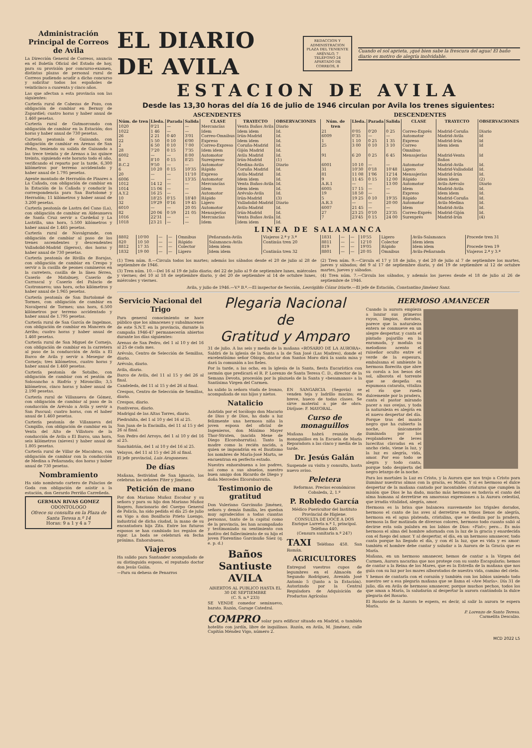Administración Principal de Correos de Avila
La Dirección General de Correos, anuncia en el Boletín Oficial del Estado de hoy, para su provisión por concurso-examen, distintas plazas de personal rural de Correos pudiendo acudir a dicho concurso y solicitar todos los españoles de veinticinco a cuarenta y cinco años.
Las que afectan a esta provincia son las siguientes:
Cartería rural de Cabezas de Pozo, con obligación de cambiar en Bernuy de Zapardiel; cuatro horas y haber anual de 1.460 pesetas.
Cartería rural de Gutmorcondo con obligación de cambiar en la Estación; dos horas y haber anual de 730 pesetas.
Cartería peatonía de Guisando, con obligación de cambiar en Arenas de San Pedro, teniendo su salida de Guisando a las trece treinta y de Arenas a las quince treinta, siguiendo este horario todo el año, verificando el reparto por la tarde, 6,300 kilómetros por terreno accidentado y haber anual de 1.795 pesetas.
Agente montado de Herradón de Pinares a La Cañada, con obligación de cambiar en la Estación de la Cañada y conducir la correspondencia para San Bartolomé y Herradón; 11 kilómetros y haber anual de 3.200 pesetas.
Cartería peatonía de Lastra del Cano (La), con obligación de cambiar en Aldeanueva de Santa Cruz servir a Cardeñal y La Lastrilla, una hora, 5.500 kilómetros y haber anual de 1.465 pesetas.
Cartería rural de Navalgrande, con obligación de cambiar al paso de los trenes ascendentes y descendentes Valladolid-Madrid (ligeros), dos horas y haber anual de 730 pesetas.
Cartería peatonía de Rivilla de Barajas, con obligación de cambiar en Crespo y servir a la casilla de peones camineros en la carretera, casilla de la línea férrea, Caserío de Matabuey, Caserío de Carrascal y Caserío del Palacio de Castronuevo; una hora, ocho kilómetros y haber anual de 1.965 pesetas.
Cartería peatonía de San Bartolomé de Tormes, con obligación de cambiar en Navalperal de Tormes; una hora, 6.500 kilómetros por terreno accidentado y haber anual de 1.795 pesetas.
Cartería rural de San García de Ingelmos, con obligación de cambiar en Mancera de Arriba; cuatro horas y haber anual de 1.460 pesetas.
Cartería rural de San Miguel de Corneja, con obligación de cambiar en la carretera al paso de la conducción de Avila a El Barco de Avila y servir a Mesegar de Corneja; tres kilómetros, cuatro horas y haber anual de 1.460 pesetas.
Cartería peatonía de Sotalbo, con obligación de cambiar con el peatón de Solosancho a Riofrío y Mironcillo; 3,5 kilómetros, cinco horas y haber anual de 2.190 pesetas.
Cartería rural de Villanueva de Gómez, con obligación de cambiar al paso de la conducción de Arévalo a Avila y servir a San Pascual; cuatro horas, con el haber anual de 1.460 pesetas.
Cartería peatonía de Villanueva del Campillo, con obligación de cambiar en la Venta del Alto de Villatoro de la conducción de Avila o El Barco, una hora, seis kilómetros (nieves) y haber anual de 1.805 pesetas.
Cartería rural de Villar de Macabras, con obligación de cambiar con la conducción de Medina a Peñaranda; dos horas y haber anual de 730 pesetas.
Nombramiento
Ha sido nombrado cartero de Palacios de Goda con obligación de asistir a la estación, don Gerardo Perriño Carreñeda.
GERMAN RIVAS GOMEZ
ODONTOLOGO
Ofrece su consulta en la Plaza de Santa Teresa n.º 14
Horas: 9 a 1 y 4 a 7
EL DIARIO DE AVILA
REDACCION Y ADMINISTRACION
PLAZA DEL TENIENTE ARÉVALO, 7
TELÉFONO 24
APARTADO DE CORREOS, 8
Cuando el sol aprieta, ¡qué bien sabe la frescura del agua! El baño diario es motivo de alegría inolvidable.
ESTACION DE AVILA
Desde las 13,30 horas del día 16 de julio de 1946 circulan por Avila los trenes siguientes:
ASCENDENTES
| Núm. de tren | Lleda. | Parada | Salida | CLASE | TRAYECTO | OBSERVACIONES |
| --- | --- | --- | --- | --- | --- | --- |
| 1020 | 0'21 | — | — | Mercancías | Venta Baños Avila | Diario |
| 1022 | 1 46 | — | — | Idem | Idem idem | Id. |
| 26 | 2 21 | 0 40 | 3'01 | Correo-Omnibus | Irún-Madrid | Id. |
| 22 | 5 50 | 0 10 | 6'00 | Expreso | Idem idem | Id. |
| 2 | 6 50 | 0 10 | 7 00 | Correo-Expreso | Coruña-Madrid | Id. |
| 28 | 7'20 | 0 15 | 7'35 | Idem idem | Gijón Madrid | Id. |
| 6002 | — | — | 8 00 | Automotor | Avila Madrid | Id. |
| 8 | 8'10 | 0 15 | 8'25 | Surexpreso | Irún-Madrid | (1) |
| B.C.2 | 9'50 | — | — | Automotor | Medina-Avila | Diario |
| 6 | 10 20 | 0 15 | 10'35 | Rápido | Coruña Madrid | Id. |
| 20 | — | — | 11'10 | Expreso | Avila-Madrid | Id. |
| 6006 | — | — | 13'35 | Automotor | Idem idem | Id. |
| 1012 | 14 12 | — | — | Mercancías | Venta Baños-Avila | Id. |
| 1014 | 15 06 | — | — | Idem | Idem idem | Id. |
| A.Y.2 | 16 25 | — | — | Automotor | Arévalo-Avila | Id. |
| 10 | 18'25 | 0'15 | 18'40 | Rápido | Irún-Madrid | (3) |
| 32 | 19'29 | 0'16 | 19 45 | Ligero | Valladolid-Madrid | Diario |
| 6010 | — | — | 20 05 | Automotor | Avila-Madrid | Id. |
| 82 | 20 06 | 0 59 | 21 05 | Mensajerías | Irún-Madrid | Id. |
| 1016 | 22'31 | — | — | Mercancías | Venta Baños Avila | Id. |
| 1018 | 23 21 | — | — | Idem | Idem idem | Id. |
DESCENDENTES
| Núm. de tren | Lleda. | Parada | Salida | CLASE | TRAYECTO | OBSERVACIONES |
| --- | --- | --- | --- | --- | --- | --- |
| 21 | 0'05 | 0'20 | 0 25 | Correo-Exprés | Madrid-Coruña | Diario |
| 6009 | 0'35 | — | — | Automotor | Madrid-Avila | Id |
| 1 | 1 10 | 0 25 | 1 35 | Expreso | Madrid-Irún | Id |
| 25 | 3 00 | 0 10 | 3 10 | Correo Omnibus | Idem idem | Id |
| 91 | 6 20 | 0 25 | 6 45 | Mensajerías | Madrid-Venta Baños | Id |
| 6001 | 10 10 | — | — | Automotor | Madrid-Avila | Id. |
| 31 | 10'30 | 0'18 | 10'48 | Ligero | Madrid-Valladolid | Id. |
| 81 | 11 08 | 1'06 | 12'14 | Mensajerías | Madrid-Irún | Id. |
| 9 | 11 45 | 0 15 | 12 00 | Rápido | Idem idem | (2) |
| A.R.1 | — | — | 13 00 | Automotor | Avila-Arévalo | Diario |
| 6005 | 17 15 | — | — | Idem | Madrid-Avila | Id. |
| 19 | 18 50 | — | — | Expreso | Idem idem | Id. |
| 5 | 19 25 | 0 10 | 19'35 | Rápido | Madrid-Coruña | Id. |
| A.R.3 | — | — | 20 00 | Automotor | Avila-Medina | Id. |
| 6007 | 21 45 | — | — | Idem | Madrid-Avila | Id. |
| 27 | 23 25 | 0'10 | 23'35 | Correo-Exprés | Madrid-Gijón | Id. |
| 7 | 23'45 | 0 15 | 24 00 | Surexprés | Madrid-Irún | (4) |
LINEA DE SALAMANCA
| 8802 | 10'00 | — | — | Omnibus | Peñaranda-Avila | Viajeros 2.ª y 3.ª |
| 820 | 10 50 | — | — | Rápido | Salamanca-Avila | Continúa tren 20 |
| 8812 | 17 35 | — | — | Colector | Idem idem | |
| 1832 | 19 00 | — | — | Ligero | Idem idem | Continúa tren 32 |
| 1831 | — | — | 10'55 | Ligero | Avila-Salamanca | Procede tren 31 |
| 8811 | — | — | 12'10 | Colector | Idem idem | |
| 819 | — | — | 19'05 | Rápido | Idem idem | Procede tren 19 |
| 8801 | — | — | 20 05 | Omnibus | Avila-Peñaranda | Viajeros 2.ª y 3.ª |
(1) Tren núm. 8.—Circula todos los martes; además los sábados desde el 20 de julio al 28 de septiembre de 1946.
(3) Tren núm. 10.—Del 16 al 19 de julio diario; del 22 de julio al 9 de septiembre lunes, miércoles y viernes; del 10 al 18 de septiembre diario, y del 20 de septiembre al 14 de octubre lunes, miércoles y viernes.
(2) Tren núm. 9.—Circula el 17 y 18 de julio, y del 20 de julio al 7 de septiembre los martes, jueves y sábados; del 9 al 17 de septiembre diario, y del 19 de septiembre al 12 de octubre martes, jueves y sábados.
(4) Tren núm. 7.—Circula los sábados, y además los jueves desde el 18 de julio al 26 de septiembre de 1946.
Avila, y julio de 1946.—V.º B.º.—El inspector de Sección, Leovigildo Cózar Iriarte.—El jefe de Estación, Constantino Jiménez Sanz.
Servicio Nacional del Trigo
Para general conocimiento se hace público que los almacenes y subalmacenes de este S.N.T. en la provincia, durante la campaña 1946-47 permanecerán abiertos durante los días siguientes:
Arenas de San Pedro, del 1 al 10 y del 16 al 25 de cada mes.
Arévalo, Centro de Selección de Semillas, diario.
Arévalo, diario.
Avila, diario.
Barco de Avila, del 11 al 15 y del 26 al final.
Candeleda, del 11 al 15 y del 26 al final.
Crespos, Centro de Selección de Semillas, diario.
Crespos, diario.
Fontiveros, diario.
Madrigal de las Altas Torres, diario.
Piedrahita, del 1 al 10 y del 16 al 25.
San Juan de la Encinilla, del 11 al 15 y del 26 al final.
San Pedro del Arroyo, del 1 al 10 y del 16 al 25.
Sanchidrián, del 1 al 10 y del 16 al 25.
Velayos, del 11 al 15 y del 26 al final.
El jefe provincial, Luis Aragoneses.
De días
Mañana, festividad de San Ignacio, los celebran los señores Fiter y Jiménez.
Petición de mano
Por don Mariano Muñoz Escobar y su señora y para su hijo don Mariano Muñoz Rogero, funcionario del Cuerpo General de Policía, ha sido pedida el día 25 de julio en Vigo a don Bonifacio Prieto Luengo, industrial de dicha ciudad, la mano de su encantadora hija Zita. Entre los futuros esposos se han cambiado los regalos de rigor. La boda se celebrará en fecha próxima. Enhorabuena.
Viajeros
Ha salido para Santander acompañado de su distinguida esposa, el reputado doctor don Jesús Galán.
—Para su dehesa de Penarros
Plegaria Nacional
de
Gratitud y Amparo
31 de julio. A las seis y media de la mañana «ROSARIO DE LA AURORA». Saldrá de la iglesia de la Santa a la de San José (Las Madres), donde el excelentísimo señor Obispo, doctor don Santos Moro dirá la santa misa y dará la comunión a los fieles.
Por la tarde, a las ocho, en la iglesia de la Santa, fiesta Eucarística con sermón que predicará el R. P. Lorenzo de Santa Teresa C. D., director de la Semana Devota, procesión por la plazuela de la Santa y «besamanos» a la Santísima Virgen del Carmen.
ha salido la señora viuda de Ironzo, acompañada de sus hijos y nietos.
Natalicio
Asistida por el tocólogo don Macario de Dios y de Dios, ha dado a luz felizmente una hermosa niña la joven esposa del oficial de Ingenieros, don Máximo Mayer Thor-Straten, (nacida Mene de Diego Elcorobarrutia). Tanto la madre como la recién nacida, a quien se impondrán en el Bautismo los nombres de María-José Marta, se encuentran en perfecto estado.
Nuestra enhorabuena a los padres, así como a sus abuelos, nuestro buen amigo don Ricardo de Diego y doña Mercedes Elcorobarrutia.
Testimonio de gratitud
Don Valeriano Garcinuño Jiménez, señora y demás familia, les quedan muy agradecidos a todas cuantas personas, tanto de la capital como de la provincia, les han acompañado y testimoniado su sentimiento con motivo del fallecimiento de su hijo el joven Florentino Garcinuño Sáez (q. e. p. d.)
Baños Santiuste
AVILA
ABIERTOS AL PUBLICO HASTA EL 30 DE SEPTIEMBRE
(C. S. n.º 233)
SE VENDE comedor seminuevo, barato. Razón, Garage Catedral.
EN SANGARCIA (Segovia) se venden teja y ladrillo macizo; en breve, hueco de todas clases. Se sirve material a pie de obra. Diríjase: F. MAYORAL.
Curso de monaguillos
Mañana habrá reunión de monaguillos en la Escuela de María Reparadora a las cinco y media de la tarde.
Dr. Jesús Galán
Suspende su visita y consulta, hasta nuevo aviso.
Peletera
Reformas. Precios económicos Cobaleda, 2, 1.º
P. Robledo García
Médico Puericultor del Instituto Provincial de Higiene.
CONSULTA DE DOCE A DOS
Enrique Larreta n.º 1, principal. Teléfono 440.
(Censura sanitaria n.º 247)
TAXI Teléfono 458. San Román.
AGRICULTORES
Entregad vuestros cupos de legumbres en el Almacén de Segundo Rodríguez, Avenida José Antonio 5 (Junto a la Estación). Autorizado por la Central Reguladora de Adquisición de Productos Agrícolas
COMPRO solar para edificar situado en Madrid, o también hotelito con jardín, libre de inquilinos. Razón, en Avila, M. Jiménez, calle Capitán Méndez Vigo, número 2.
HERMOSO AMANECER
Cuando la aurora empieza a lanzar sus primeros rayos, limpios, dorados, parece que la naturaleza entera se conmueve en un alegre despertar, y canta el pintado pajarillo en la enramada, y modula su melodioso acento el ruiseñor oculto entre el verde de la espesura, embalsama el ambiente la hermosa florecita que abre su corola a los besos del sol, alborota el torrente que se despeña en espumosa catarata, vitaliza el río que rueda dulcemente por la pradera, canta el pastor mirando pacer a sus ovejas, y toda la naturaleza es alegría en el nuevo despertar del día. Porque tras del manto negro que ha cubierto la noche, únicamente iluminada por los resplandores de leves lucecitas clavadas en el ancho cielo, viene la luz, y la luz es alegría, vida, amor. Por eso todo se alegra y todo canta, porque todo despierta del negro letargo de la noche.
Para los mortales la Luz es Cristo, y la Aurora que nos trajo a Cristo para iluminar nuestras almas con la gracia, es María. Y si es hermoso el dulce despertar de la mañana cantado por incontables criaturas que cumplen la misión que Dios le ha dado, mucho más hermoso es todavía el canto del alma humana al derretirse en amorosas expresiones a la Aurora celestial, que irradia vitalidad, alegría, amor.
Hermosa es la brisa que balancea suavemente los trigales dorados, hermoso el canto de las aves al derretirse en trinos llenos de alegría, hermosa en el agua plateada, cristalina, que se desliza por la pradera, hermosa la flor matizada de diversos colores, hermoso todo cuanto salió al decirse esta sola palabra en los labios de Dios: «Fiat»; pero... Es más hermosa el alma del hombre adornada con la luz de la gracia y enardecida con el fuego del amor. Y al despertar, el día, en un hermoso amanecer, todo canta porque ha llegado el día, y con él la luz, que es vida y es amor: también el hombre debe cantar y saludar a la Aurora de la Gracia que es María.
Mañana, en un hermoso amanecer, hemos de cantar a la Virgen del Carmen, Aurora nacarina que nos protege con su santo Escapulario; hemos de cantar a la Reina de los Mares, que es la Estrella de la mañana que nos guía con su luz por los mares alborotados de nuestra vida, camino del cielo.
Y hemos de cantarla con el corazón y también con los labios uniendo todo nuestro ser a esa plegaria mañana que se llama el «Ave María». Día 31 de julio, día en Avila de hermoso amanecer, porque muchos pechos, todos los que aman a María, la saludarán al despertar la aurora cantándola la dulce plegaria del Rosario.
El Rosario de la Aurora te espera, es decir, al salir la aurora te espera María.
P. Lorenzo de Santo Teresa.
Carmelita Descalzo.
MCD 2022 L5